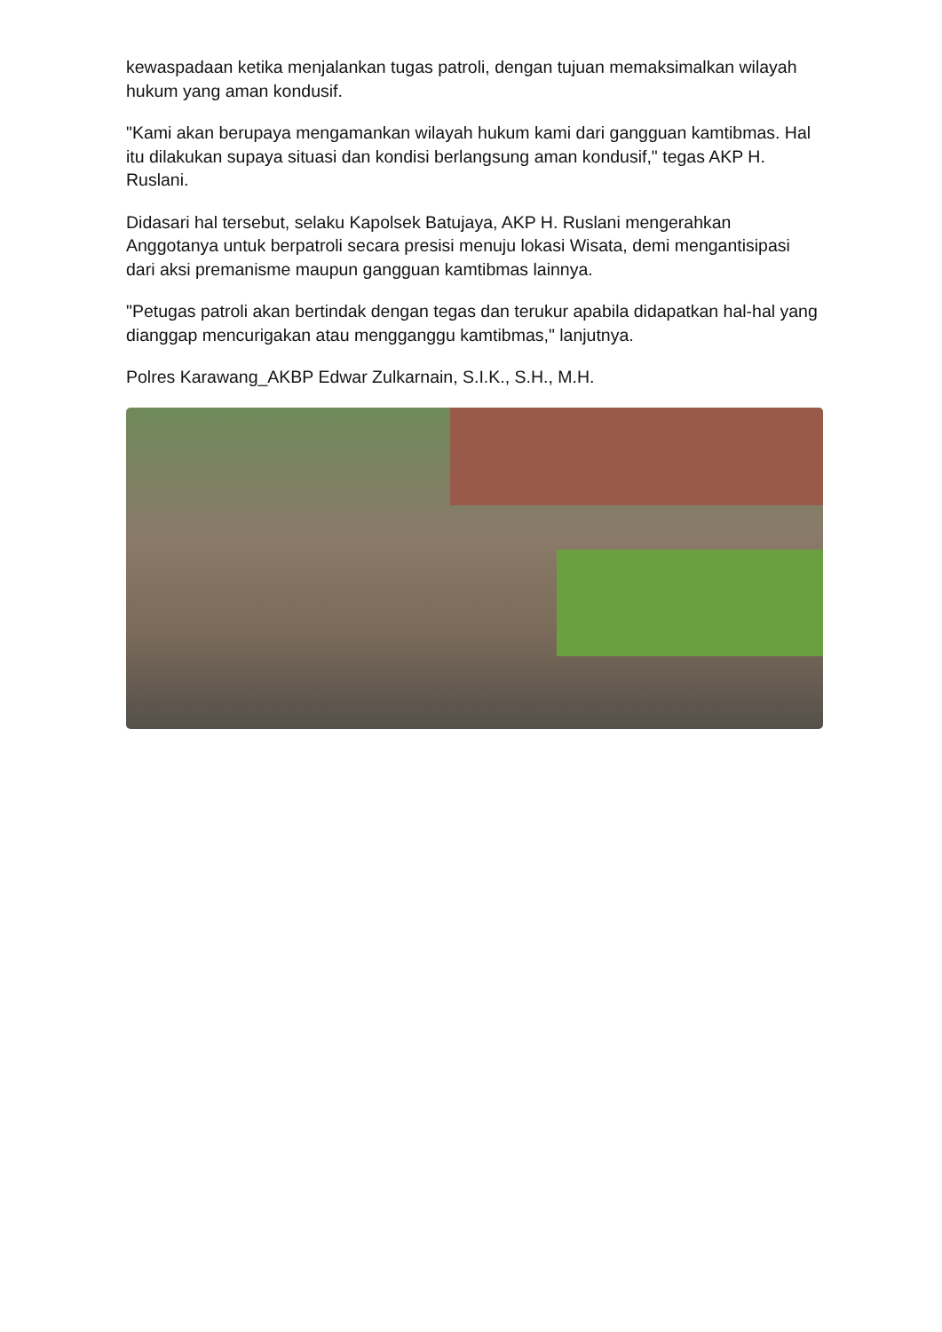kewaspadaan ketika menjalankan tugas patroli, dengan tujuan memaksimalkan wilayah hukum yang aman kondusif.
"Kami akan berupaya mengamankan wilayah hukum kami dari gangguan kamtibmas. Hal itu dilakukan supaya situasi dan kondisi berlangsung aman kondusif," tegas AKP H. Ruslani.
Didasari hal tersebut, selaku Kapolsek Batujaya, AKP H. Ruslani mengerahkan Anggotanya untuk berpatroli secara presisi menuju lokasi Wisata, demi mengantisipasi dari aksi premanisme maupun gangguan kamtibmas lainnya.
"Petugas patroli akan bertindak dengan tegas dan terukur apabila didapatkan hal-hal yang dianggap mencurigakan atau mengganggu kamtibmas," lanjutnya.
Polres Karawang_AKBP Edwar Zulkarnain, S.I.K., S.H., M.H.